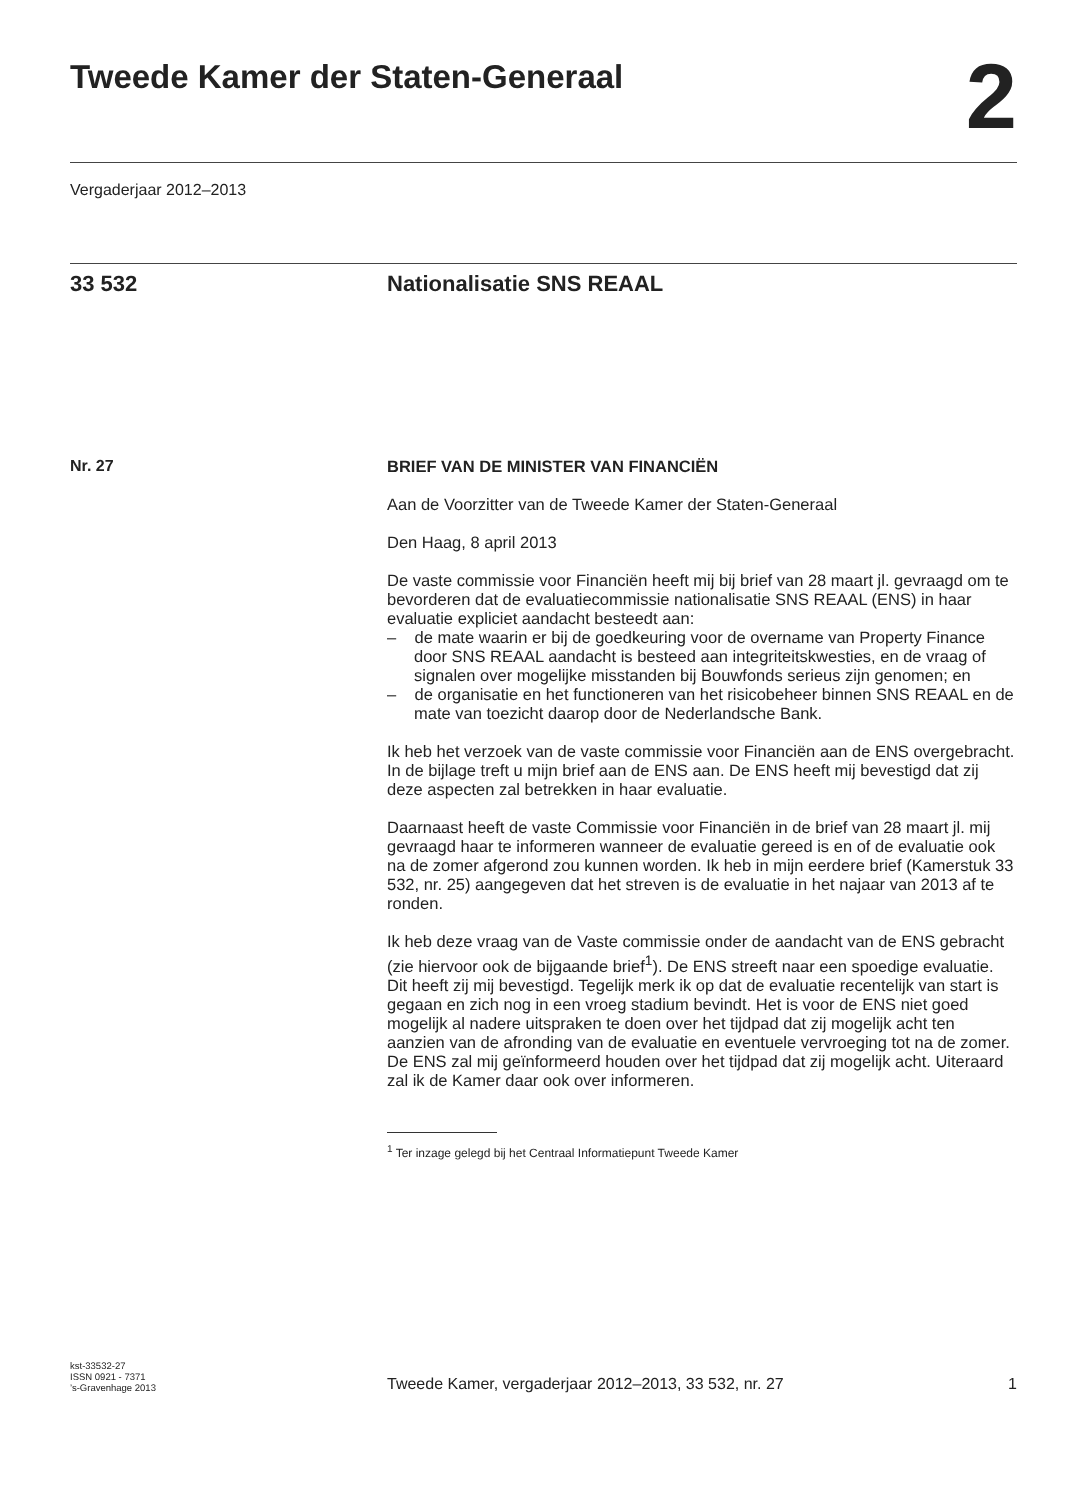Tweede Kamer der Staten-Generaal
2
Vergaderjaar 2012–2013
33 532 Nationalisatie SNS REAAL
Nr. 27
BRIEF VAN DE MINISTER VAN FINANCIËN
Aan de Voorzitter van de Tweede Kamer der Staten-Generaal
Den Haag, 8 april 2013
De vaste commissie voor Financiën heeft mij bij brief van 28 maart jl. gevraagd om te bevorderen dat de evaluatiecommissie nationalisatie SNS REAAL (ENS) in haar evaluatie expliciet aandacht besteedt aan:
– de mate waarin er bij de goedkeuring voor de overname van Property Finance door SNS REAAL aandacht is besteed aan integriteitskwesties, en de vraag of signalen over mogelijke misstanden bij Bouwfonds serieus zijn genomen; en
– de organisatie en het functioneren van het risicobeheer binnen SNS REAAL en de mate van toezicht daarop door de Nederlandsche Bank.
Ik heb het verzoek van de vaste commissie voor Financiën aan de ENS overgebracht. In de bijlage treft u mijn brief aan de ENS aan. De ENS heeft mij bevestigd dat zij deze aspecten zal betrekken in haar evaluatie.
Daarnaast heeft de vaste Commissie voor Financiën in de brief van 28 maart jl. mij gevraagd haar te informeren wanneer de evaluatie gereed is en of de evaluatie ook na de zomer afgerond zou kunnen worden. Ik heb in mijn eerdere brief (Kamerstuk 33 532, nr. 25) aangegeven dat het streven is de evaluatie in het najaar van 2013 af te ronden.
Ik heb deze vraag van de Vaste commissie onder de aandacht van de ENS gebracht (zie hiervoor ook de bijgaande brief<sup>1</sup>). De ENS streeft naar een spoedige evaluatie. Dit heeft zij mij bevestigd. Tegelijk merk ik op dat de evaluatie recentelijk van start is gegaan en zich nog in een vroeg stadium bevindt. Het is voor de ENS niet goed mogelijk al nadere uitspraken te doen over het tijdpad dat zij mogelijk acht ten aanzien van de afronding van de evaluatie en eventuele vervroeging tot na de zomer. De ENS zal mij geïnformeerd houden over het tijdpad dat zij mogelijk acht. Uiteraard zal ik de Kamer daar ook over informeren.
<sup>1</sup> Ter inzage gelegd bij het Centraal Informatiepunt Tweede Kamer
kst-33532-27
ISSN 0921 - 7371
’s-Gravenhage 2013
Tweede Kamer, vergaderjaar 2012–2013, 33 532, nr. 27
1